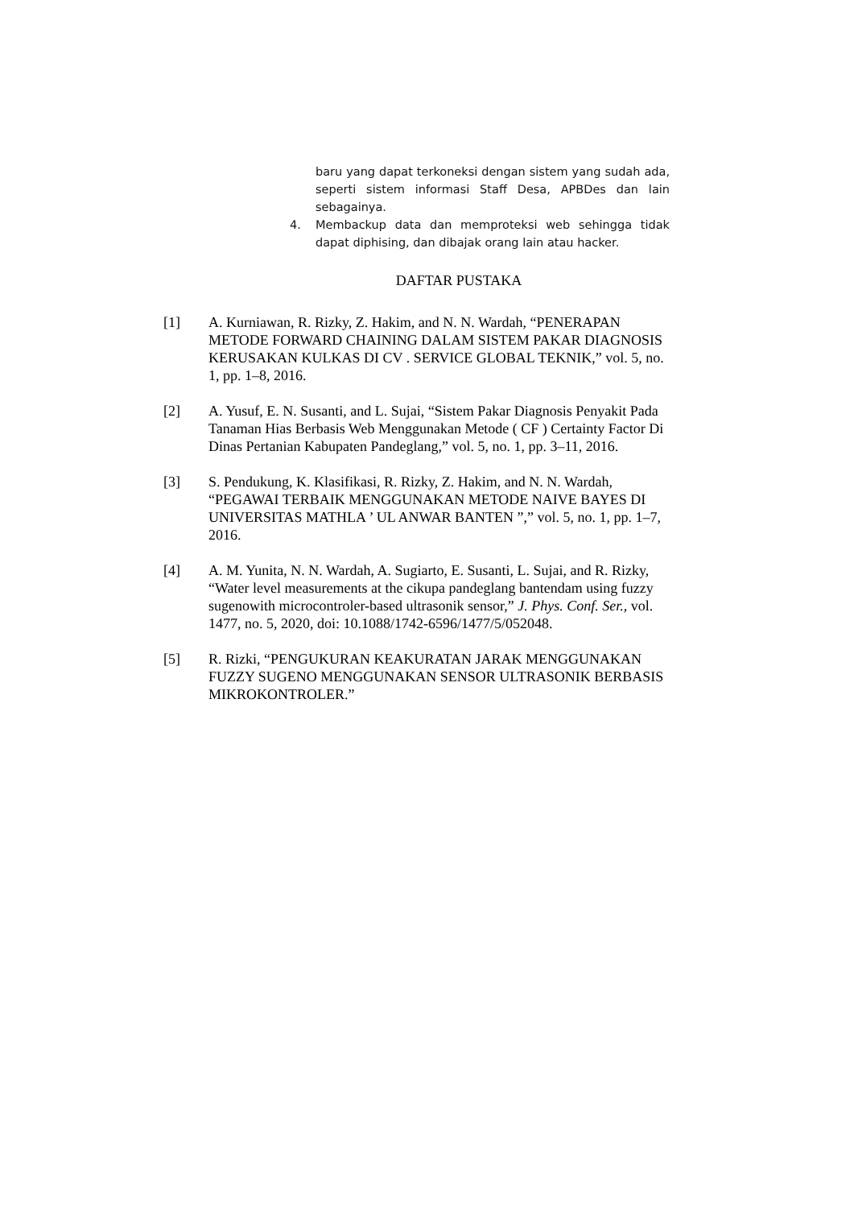baru yang dapat terkoneksi dengan sistem yang sudah ada, seperti sistem informasi Staff Desa, APBDes dan lain sebagainya.
4. Membackup data dan memproteksi web sehingga tidak dapat diphising, dan dibajak orang lain atau hacker.
DAFTAR PUSTAKA
[1] A. Kurniawan, R. Rizky, Z. Hakim, and N. N. Wardah, “PENERAPAN METODE FORWARD CHAINING DALAM SISTEM PAKAR DIAGNOSIS KERUSAKAN KULKAS DI CV . SERVICE GLOBAL TEKNIK,” vol. 5, no. 1, pp. 1–8, 2016.
[2] A. Yusuf, E. N. Susanti, and L. Sujai, “Sistem Pakar Diagnosis Penyakit Pada Tanaman Hias Berbasis Web Menggunakan Metode ( CF ) Certainty Factor Di Dinas Pertanian Kabupaten Pandeglang,” vol. 5, no. 1, pp. 3–11, 2016.
[3] S. Pendukung, K. Klasifikasi, R. Rizky, Z. Hakim, and N. N. Wardah, “PEGAWAI TERBAIK MENGGUNAKAN METODE NAIVE BAYES DI UNIVERSITAS MATHLA ’ UL ANWAR BANTEN ”,” vol. 5, no. 1, pp. 1–7, 2016.
[4] A. M. Yunita, N. N. Wardah, A. Sugiarto, E. Susanti, L. Sujai, and R. Rizky, “Water level measurements at the cikupa pandeglang bantendam using fuzzy sugenowith microcontroler-based ultrasonik sensor,” J. Phys. Conf. Ser., vol. 1477, no. 5, 2020, doi: 10.1088/1742-6596/1477/5/052048.
[5] R. Rizki, “PENGUKURAN KEAKURATAN JARAK MENGGUNAKAN FUZZY SUGENO MENGGUNAKAN SENSOR ULTRASONIK BERBASIS MIKROKONTROLER.”